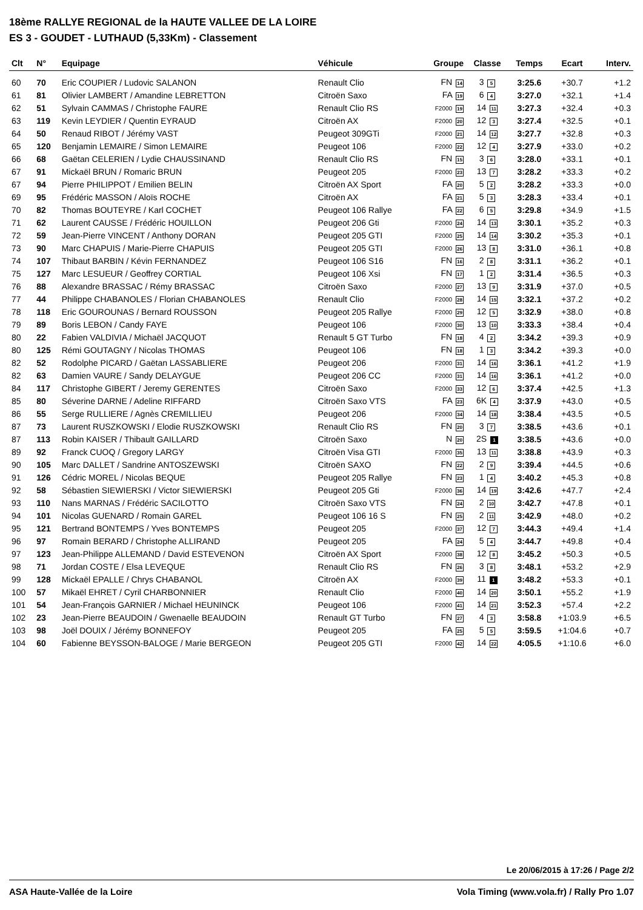18ème RALLYE REGIONAL de la HAUTE VALLEE DE LA LOIRE
ES 3 - GOUDET - LUTHAUD (5,33Km) - Classement
| Clt | N° | Equipage | Véhicule | Groupe | Classe | Temps | Ecart | Interv. |
| --- | --- | --- | --- | --- | --- | --- | --- | --- |
| 60 | 70 | Eric COUPIER / Ludovic SALANON | Renault Clio | FN 14 | 3 5 | 3:25.6 | +30.7 | +1.2 |
| 61 | 81 | Olivier LAMBERT / Amandine LEBRETTON | Citroën Saxo | FA 19 | 6 4 | 3:27.0 | +32.1 | +1.4 |
| 62 | 51 | Sylvain CAMMAS / Christophe FAURE | Renault Clio RS | F2000 19 | 14 11 | 3:27.3 | +32.4 | +0.3 |
| 63 | 119 | Kevin LEYDIER / Quentin EYRAUD | Citroën AX | F2000 20 | 12 3 | 3:27.4 | +32.5 | +0.1 |
| 64 | 50 | Renaud RIBOT / Jérémy VAST | Peugeot 309GTi | F2000 21 | 14 12 | 3:27.7 | +32.8 | +0.3 |
| 65 | 120 | Benjamin LEMAIRE / Simon LEMAIRE | Peugeot 106 | F2000 22 | 12 4 | 3:27.9 | +33.0 | +0.2 |
| 66 | 68 | Gaëtan CELERIEN / Lydie CHAUSSINAND | Renault Clio RS | FN 15 | 3 6 | 3:28.0 | +33.1 | +0.1 |
| 67 | 91 | Mickaël BRUN / Romaric BRUN | Peugeot 205 | F2000 23 | 13 7 | 3:28.2 | +33.3 | +0.2 |
| 67 | 94 | Pierre PHILIPPOT / Emilien BELIN | Citroën AX Sport | FA 20 | 5 2 | 3:28.2 | +33.3 | +0.0 |
| 69 | 95 | Frédéric MASSON / Aloïs ROCHE | Citroën AX | FA 21 | 5 3 | 3:28.3 | +33.4 | +0.1 |
| 70 | 82 | Thomas BOUTEYRE / Karl COCHET | Peugeot 106 Rallye | FA 22 | 6 5 | 3:29.8 | +34.9 | +1.5 |
| 71 | 62 | Laurent CAUSSE / Frédéric HOUILLON | Peugeot 206 Gti | F2000 24 | 14 13 | 3:30.1 | +35.2 | +0.3 |
| 72 | 59 | Jean-Pierre VINCENT / Anthony DORAN | Peugeot 205 GTI | F2000 25 | 14 14 | 3:30.2 | +35.3 | +0.1 |
| 73 | 90 | Marc CHAPUIS / Marie-Pierre CHAPUIS | Peugeot 205 GTI | F2000 26 | 13 8 | 3:31.0 | +36.1 | +0.8 |
| 74 | 107 | Thibaut BARBIN / Kévin FERNANDEZ | Peugeot 106 S16 | FN 16 | 2 8 | 3:31.1 | +36.2 | +0.1 |
| 75 | 127 | Marc LESUEUR / Geoffrey CORTIAL | Peugeot 106 Xsi | FN 17 | 1 2 | 3:31.4 | +36.5 | +0.3 |
| 76 | 88 | Alexandre BRASSAC / Rémy BRASSAC | Citroën Saxo | F2000 27 | 13 9 | 3:31.9 | +37.0 | +0.5 |
| 77 | 44 | Philippe CHABANOLES / Florian CHABANOLES | Renault Clio | F2000 28 | 14 15 | 3:32.1 | +37.2 | +0.2 |
| 78 | 118 | Eric GOUROUNAS / Bernard ROUSSON | Peugeot 205 Rallye | F2000 29 | 12 5 | 3:32.9 | +38.0 | +0.8 |
| 79 | 89 | Boris LEBON / Candy FAYE | Peugeot 106 | F2000 30 | 13 10 | 3:33.3 | +38.4 | +0.4 |
| 80 | 22 | Fabien VALDIVIA / Michaël JACQUOT | Renault 5 GT Turbo | FN 18 | 4 2 | 3:34.2 | +39.3 | +0.9 |
| 80 | 125 | Rémi GOUTAGNY / Nicolas THOMAS | Peugeot 106 | FN 18 | 1 3 | 3:34.2 | +39.3 | +0.0 |
| 82 | 52 | Rodolphe PICARD / Gaëtan LASSABLIERE | Peugeot 206 | F2000 31 | 14 16 | 3:36.1 | +41.2 | +1.9 |
| 82 | 63 | Damien VAURE / Sandy DELAYGUE | Peugeot 206 CC | F2000 31 | 14 16 | 3:36.1 | +41.2 | +0.0 |
| 84 | 117 | Christophe GIBERT / Jeremy GERENTES | Citroën Saxo | F2000 33 | 12 6 | 3:37.4 | +42.5 | +1.3 |
| 85 | 80 | Séverine DARNE / Adeline RIFFARD | Citroën Saxo VTS | FA 23 | 6K 4 | 3:37.9 | +43.0 | +0.5 |
| 86 | 55 | Serge RULLIERE / Agnès CREMILLIEU | Peugeot 206 | F2000 34 | 14 18 | 3:38.4 | +43.5 | +0.5 |
| 87 | 73 | Laurent RUSZKOWSKI / Elodie RUSZKOWSKI | Renault Clio RS | FN 20 | 3 7 | 3:38.5 | +43.6 | +0.1 |
| 87 | 113 | Robin KAISER / Thibault GAILLARD | Citroën Saxo | N 20 | 2S 1 | 3:38.5 | +43.6 | +0.0 |
| 89 | 92 | Franck CUOQ / Gregory LARGY | Citroën Visa GTI | F2000 35 | 13 11 | 3:38.8 | +43.9 | +0.3 |
| 90 | 105 | Marc DALLET / Sandrine ANTOSZEWSKI | Citroën SAXO | FN 22 | 2 9 | 3:39.4 | +44.5 | +0.6 |
| 91 | 126 | Cédric MOREL / Nicolas BEQUE | Peugeot 205 Rallye | FN 23 | 1 4 | 3:40.2 | +45.3 | +0.8 |
| 92 | 58 | Sébastien SIEWIERSKI / Victor SIEWIERSKI | Peugeot 205 Gti | F2000 36 | 14 19 | 3:42.6 | +47.7 | +2.4 |
| 93 | 110 | Nans MARNAS / Frédéric SACILOTTO | Citroën Saxo VTS | FN 24 | 2 10 | 3:42.7 | +47.8 | +0.1 |
| 94 | 101 | Nicolas GUENARD / Romain GAREL | Peugeot 106 16 S | FN 25 | 2 11 | 3:42.9 | +48.0 | +0.2 |
| 95 | 121 | Bertrand BONTEMPS / Yves BONTEMPS | Peugeot 205 | F2000 37 | 12 7 | 3:44.3 | +49.4 | +1.4 |
| 96 | 97 | Romain BERARD / Christophe ALLIRAND | Peugeot 205 | FA 24 | 5 4 | 3:44.7 | +49.8 | +0.4 |
| 97 | 123 | Jean-Philippe ALLEMAND / David ESTEVENON | Citroën AX Sport | F2000 38 | 12 8 | 3:45.2 | +50.3 | +0.5 |
| 98 | 71 | Jordan COSTE / Elsa LEVEQUE | Renault Clio RS | FN 26 | 3 8 | 3:48.1 | +53.2 | +2.9 |
| 99 | 128 | Mickaël EPALLE / Chrys CHABANOL | Citroën AX | F2000 39 | 11 1 | 3:48.2 | +53.3 | +0.1 |
| 100 | 57 | Mikaël EHRET / Cyril CHARBONNIER | Renault Clio | F2000 40 | 14 20 | 3:50.1 | +55.2 | +1.9 |
| 101 | 54 | Jean-François GARNIER / Michael HEUNINCK | Peugeot 106 | F2000 41 | 14 21 | 3:52.3 | +57.4 | +2.2 |
| 102 | 23 | Jean-Pierre BEAUDOIN / Gwenaelle BEAUDOIN | Renault GT Turbo | FN 27 | 4 3 | 3:58.8 | +1:03.9 | +6.5 |
| 103 | 98 | Joël DOUIX / Jérémy BONNEFOY | Peugeot 205 | FA 25 | 5 5 | 3:59.5 | +1:04.6 | +0.7 |
| 104 | 60 | Fabienne BEYSSON-BALOGE / Marie BERGEON | Peugeot 205 GTI | F2000 42 | 14 22 | 4:05.5 | +1:10.6 | +6.0 |
Le 20/06/2015 à 17:26 / Page 2/2
ASA Haute-Vallée de la Loire Vola Timing (www.vola.fr) / Rally Pro 1.07